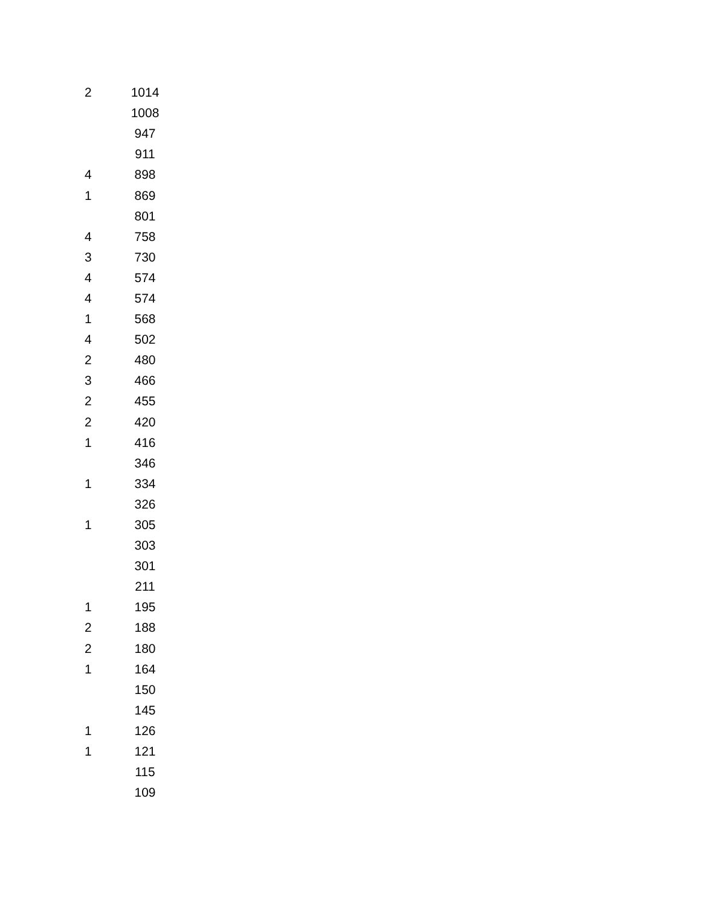| 2 | 1014 |
| | 1008 |
| | 947 |
| | 911 |
| 4 | 898 |
| 1 | 869 |
| | 801 |
| 4 | 758 |
| 3 | 730 |
| 4 | 574 |
| 4 | 574 |
| 1 | 568 |
| 4 | 502 |
| 2 | 480 |
| 3 | 466 |
| 2 | 455 |
| 2 | 420 |
| 1 | 416 |
| | 346 |
| 1 | 334 |
| | 326 |
| 1 | 305 |
| | 303 |
| | 301 |
| | 211 |
| 1 | 195 |
| 2 | 188 |
| 2 | 180 |
| 1 | 164 |
| | 150 |
| | 145 |
| 1 | 126 |
| 1 | 121 |
| | 115 |
| | 109 |